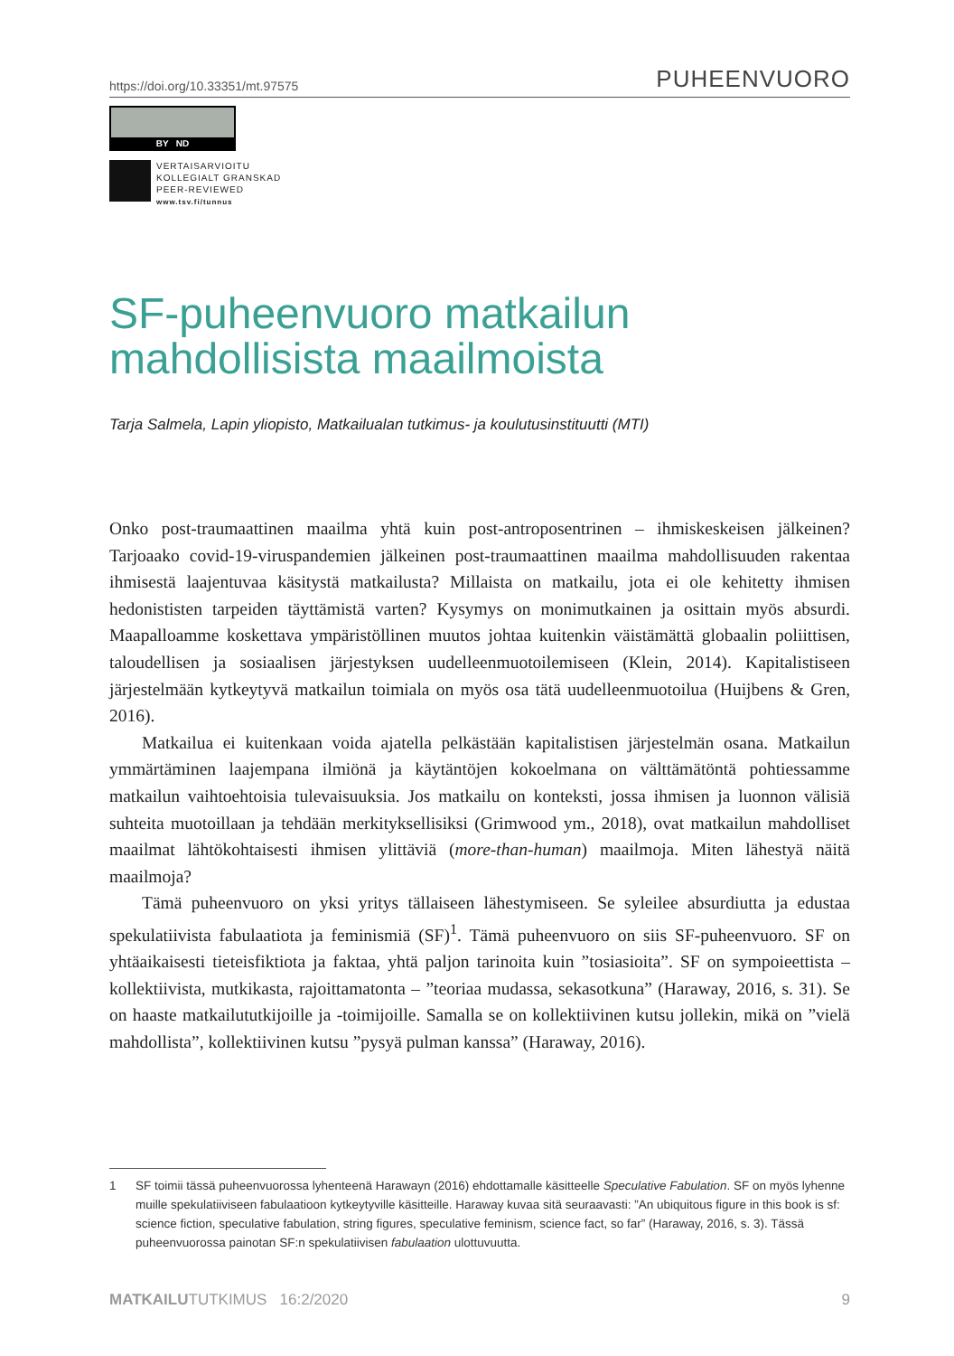https://doi.org/10.33351/mt.97575 PUHEENVUORO
BY ND
VERTAISARVIOITU
KOLLEGIALT GRANSKAD
PEER-REVIEWED
www.tsv.fi/tunnus
SF-puheenvuoro matkailun mahdollisista maailmoista
Tarja Salmela, Lapin yliopisto, Matkailualan tutkimus- ja koulutusinstituutti (MTI)
Onko post-traumaattinen maailma yhtä kuin post-antroposentrinen – ihmiskeskeisen jälkeinen? Tarjoaako covid-19-viruspandemien jälkeinen post-traumaattinen maailma mahdollisuuden rakentaa ihmisestä laajentuvaa käsitystä matkailusta? Millaista on matkailu, jota ei ole kehitetty ihmisen hedonististen tarpeiden täyttämistä varten? Kysymys on monimutkainen ja osittain myös absurdi. Maapalloamme koskettava ympäristöllinen muutos johtaa kuitenkin väistämättä globaalin poliittisen, taloudellisen ja sosiaalisen järjestyksen uudelleenmuotoilemiseen (Klein, 2014). Kapitalistiseen järjestelmään kytkeytyvä matkailun toimiala on myös osa tätä uudelleenmuotoilua (Huijbens & Gren, 2016).
Matkailua ei kuitenkaan voida ajatella pelkästään kapitalistisen järjestelmän osana. Matkailun ymmärtäminen laajempana ilmiönä ja käytäntöjen kokoelmana on välttämätöntä pohtiessamme matkailun vaihtoehtoisia tulevaisuuksia. Jos matkailu on konteksti, jossa ihmisen ja luonnon välisiä suhteita muotoillaan ja tehdään merkityksellisiksi (Grimwood ym., 2018), ovat matkailun mahdolliset maailmat lähtökohtaisesti ihmisen ylittäviä (more-than-human) maailmoja. Miten lähestyä näitä maailmoja?
Tämä puheenvuoro on yksi yritys tällaiseen lähestymiseen. Se syleilee absurdiutta ja edustaa spekulatiivista fabulaatiota ja feminismiä (SF)<sup>1</sup>. Tämä puheenvuoro on siis SF-puheenvuoro. SF on yhtäaikaisesti tieteisfiktiota ja faktaa, yhtä paljon tarinoita kuin ”tosiasioita”. SF on sympoieettista – kollektiivista, mutkikasta, rajoittamatonta – ”teoriaa mudassa, sekasotkuna” (Haraway, 2016, s. 31). Se on haaste matkailututkijoille ja -toimijoille. Samalla se on kollektiivinen kutsu jollekin, mikä on ”vielä mahdollista”, kollektiivinen kutsu ”pysyä pulman kanssa” (Haraway, 2016).
1 SF toimii tässä puheenvuorossa lyhenteenä Harawayn (2016) ehdottamalle käsitteelle Speculative Fabulation. SF on myös lyhenne muille spekulatiiviseen fabulaatioon kytkeytyville käsitteille. Haraway kuvaa sitä seuraavasti: ”An ubiquitous figure in this book is sf: science fiction, speculative fabulation, string figures, speculative feminism, science fact, so far” (Haraway, 2016, s. 3). Tässä puheenvuorossa painotan SF:n spekulatiivisen fabulaation ulottuvuutta.
MATKAILUTUTKIMUS 16:2/2020 9